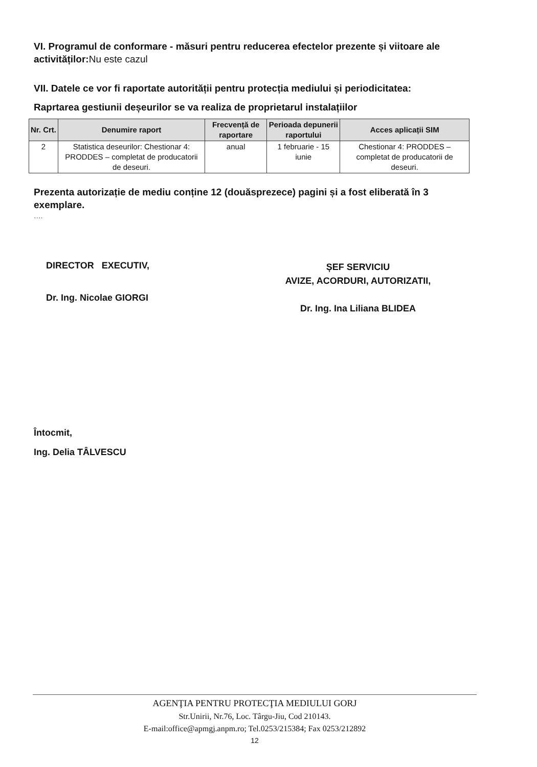VI. Programul de conformare - măsuri pentru reducerea efectelor prezente și viitoare ale activităților:Nu este cazul
VII. Datele ce vor fi raportate autorității pentru protecția mediului și periodicitatea:
Raprtarea gestiunii deșeurilor se va realiza de proprietarul instalațiilor
| Nr. Crt. | Denumire raport | Frecvență de raportare | Perioada depunerii raportului | Acces aplicații SIM |
| --- | --- | --- | --- | --- |
| 2 | Statistica deseurilor: Chestionar 4: PRODDES – completat de producatorii de deseuri. | anual | 1 februarie - 15 iunie | Chestionar 4: PRODDES – completat de producatorii de deseuri. |
Prezenta autorizație de mediu conține 12 (douăsprezece) pagini și a fost eliberată în 3 exemplare.
....
DIRECTOR EXECUTIV,
Dr. Ing. Nicolae GIORGI
ȘEF SERVICIU
AVIZE, ACORDURI, AUTORIZATII,
Dr. Ing. Ina Liliana BLIDEA
Întocmit,
Ing. Delia TÂLVESCU
AGENŢIA PENTRU PROTECŢIA MEDIULUI GORJ
Str.Unirii, Nr.76, Loc. Târgu-Jiu, Cod 210143.
E-mail:office@apmgj.anpm.ro; Tel.0253/215384; Fax 0253/212892
12